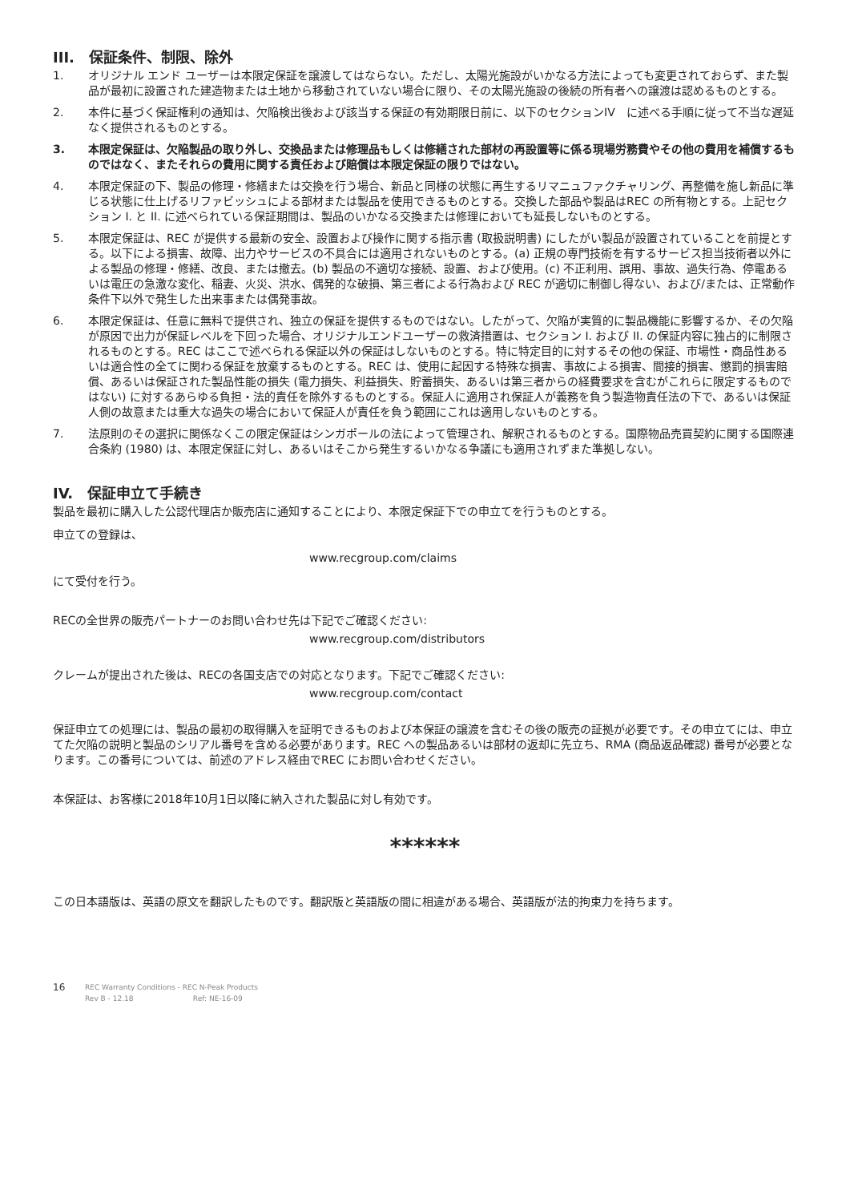III.　保証条件、制限、除外
1. オリジナル エンド ユーザーは本限定保証を譲渡してはならない。ただし、太陽光施設がいかなる方法によっても変更されておらず、また製品が最初に設置された建造物または土地から移動されていない場合に限り、その太陽光施設の後続の所有者への譲渡は認めるものとする。
2. 本件に基づく保証権利の通知は、欠陥検出後および該当する保証の有効期限日前に、以下のセクションIV　に述べる手順に従って不当な遅延なく提供されるものとする。
3. 本限定保証は、欠陥製品の取り外し、交換品または修理品もしくは修繕された部材の再設置等に係る現場労務費やその他の費用を補償するものではなく、またそれらの費用に関する責任および賠償は本限定保証の限りではない。
4. 本限定保証の下、製品の修理・修繕または交換を行う場合、新品と同様の状態に再生するリマニュファクチャリング、再整備を施し新品に準じる状態に仕上げるリファビッシュによる部材または製品を使用できるものとする。交換した部品や製品はREC の所有物とする。上記セクション I. と II. に述べられている保証期間は、製品のいかなる交換または修理においても延長しないものとする。
5. 本限定保証は、REC が提供する最新の安全、設置および操作に関する指示書 (取扱説明書) にしたがい製品が設置されていることを前提とする。以下による損害、故障、出力やサービスの不具合には適用されないものとする。(a) 正規の専門技術を有するサービス担当技術者以外による製品の修理・修繕、改良、または撤去。(b) 製品の不適切な接続、設置、および使用。(c) 不正利用、誤用、事故、過失行為、停電あるいは電圧の急激な変化、稲妻、火災、洪水、偶発的な破損、第三者による行為および REC が適切に制御し得ない、および/または、正常動作条件下以外で発生した出来事または偶発事故。
6. 本限定保証は、任意に無料で提供され、独立の保証を提供するものではない。したがって、欠陥が実質的に製品機能に影響するか、その欠陥が原因で出力が保証レベルを下回った場合、オリジナルエンドユーザーの救済措置は、セクション I. および II. の保証内容に独占的に制限されるものとする。REC はここで述べられる保証以外の保証はしないものとする。特に特定目的に対するその他の保証、市場性・商品性あるいは適合性の全てに関わる保証を放棄するものとする。REC は、使用に起因する特殊な損害、事故による損害、間接的損害、懲罰的損害賠償、あるいは保証された製品性能の損失 (電力損失、利益損失、貯蓄損失、あるいは第三者からの経費要求を含むがこれらに限定するものではない) に対するあらゆる負担・法的責任を除外するものとする。保証人に適用され保証人が義務を負う製造物責任法の下で、あるいは保証人側の故意または重大な過失の場合において保証人が責任を負う範囲にこれは適用しないものとする。
7. 法原則のその選択に関係なくこの限定保証はシンガポールの法によって管理され、解釈されるものとする。国際物品売買契約に関する国際連合条約 (1980) は、本限定保証に対し、あるいはそこから発生するいかなる争議にも適用されずまた準拠しない。
IV.　保証申立て手続き
製品を最初に購入した公認代理店か販売店に通知することにより、本限定保証下での申立てを行うものとする。
申立ての登録は、
www.recgroup.com/claims
にて受付を行う。
RECの全世界の販売パートナーのお問い合わせ先は下記でご確認ください:
www.recgroup.com/distributors
クレームが提出された後は、RECの各国支店での対応となります。下記でご確認ください:
www.recgroup.com/contact
保証申立ての処理には、製品の最初の取得購入を証明できるものおよび本保証の譲渡を含むその後の販売の証拠が必要です。その申立てには、申立てた欠陥の説明と製品のシリアル番号を含める必要があります。REC への製品あるいは部材の返却に先立ち、RMA (商品返品確認) 番号が必要となります。この番号については、前述のアドレス経由でREC にお問い合わせください。
本保証は、お客様に2018年10月1日以降に納入された製品に対し有効です。
******
この日本語版は、英語の原文を翻訳したものです。翻訳版と英語版の間に相違がある場合、英語版が法的拘束力を持ちます。
16
REC Warranty Conditions - REC N-Peak Products
Rev B - 12.18 Ref: NE-16-09